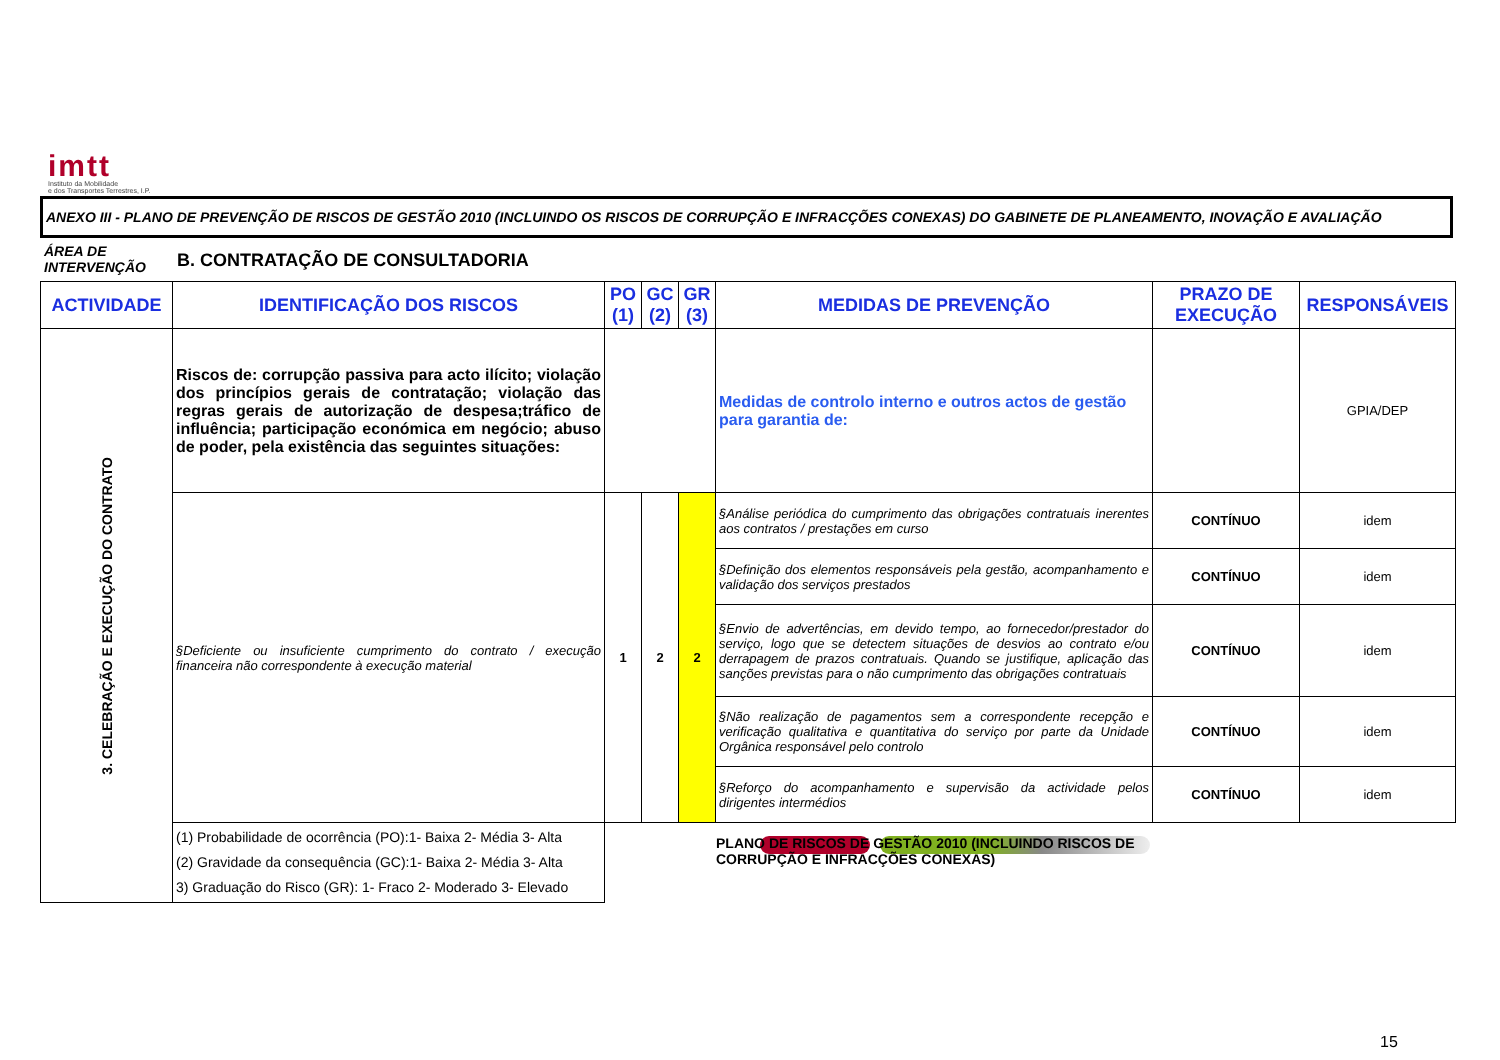imtt
Instituto da Mobilidade
e dos Transportes Terrestres, I.P.
ANEXO III - PLANO DE PREVENÇÃO DE RISCOS DE GESTÃO 2010 (INCLUINDO OS RISCOS DE CORRUPÇÃO E INFRACÇÕES CONEXAS) DO GABINETE DE PLANEAMENTO, INOVAÇÃO E AVALIAÇÃO
ÁREA DE INTERVENÇÃO
B. CONTRATAÇÃO DE CONSULTADORIA
| ACTIVIDADE | IDENTIFICAÇÃO DOS RISCOS | PO (1) | GC (2) | GR (3) | MEDIDAS DE PREVENÇÃO | PRAZO DE EXECUÇÃO | RESPONSÁVEIS |
| --- | --- | --- | --- | --- | --- | --- | --- |
| 3. CELEBRAÇÃO E EXECUÇÃO DO CONTRATO | Riscos de: corrupção passiva para acto ilícito; violação dos princípios gerais de contratação; violação das regras gerais de autorização de despesa;tráfico de influência; participação económica em negócio; abuso de poder, pela existência das seguintes situações: | | | | Medidas de controlo interno e outros actos de gestão para garantia de: | | GPIA/DEP |
| | §Deficiente ou insuficiente cumprimento do contrato / execução financeira não correspondente à execução material | 1 | 2 | 2 | §Análise periódica do cumprimento das obrigações contratuais inerentes aos contratos / prestações em curso | CONTÍNUO | idem |
| | | | | | §Definição dos elementos responsáveis pela gestão, acompanhamento e validação dos serviços prestados | CONTÍNUO | idem |
| | | | | | §Envio de advertências, em devido tempo, ao fornecedor/prestador do serviço, logo que se detectem situações de desvios ao contrato e/ou derrapagem de prazos contratuais. Quando se justifique, aplicação das sanções previstas para o não cumprimento das obrigações contratuais | CONTÍNUO | idem |
| | | | | | §Não realização de pagamentos sem a correspondente recepção e verificação qualitativa e quantitativa do serviço por parte da Unidade Orgânica responsável pelo controlo | CONTÍNUO | idem |
| | | | | | §Reforço do acompanhamento e supervisão da actividade pelos dirigentes intermédios | CONTÍNUO | idem |
| | (1) Probabilidade de ocorrência (PO):1- Baixa 2- Média 3- Alta (2) Gravidade da consequência (GC):1- Baixa 2- Média 3- Alta 3) Graduação do Risco (GR): 1- Fraco 2- Moderado 3- Elevado | | | | | | |
PLANO DE RISCOS DE GESTÃO 2010 (INCLUINDO RISCOS DE CORRUPÇÃO E INFRACÇÕES CONEXAS)
15